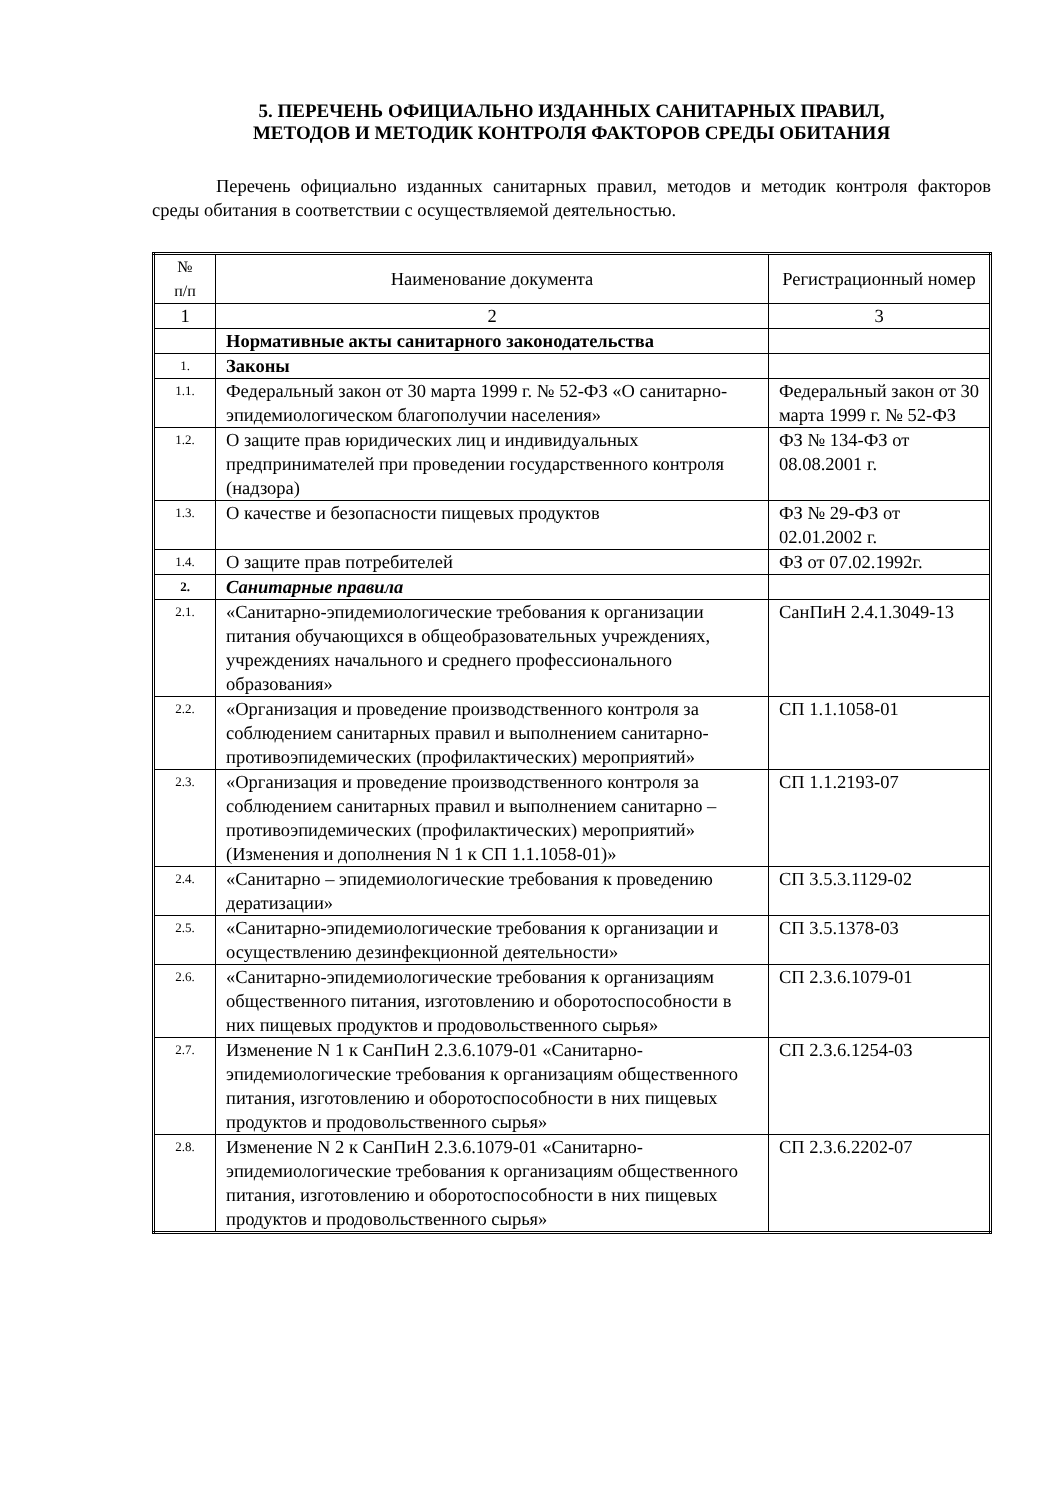5. ПЕРЕЧЕНЬ ОФИЦИАЛЬНО ИЗДАННЫХ САНИТАРНЫХ ПРАВИЛ,
МЕТОДОВ И МЕТОДИК КОНТРОЛЯ ФАКТОРОВ СРЕДЫ ОБИТАНИЯ
Перечень официально изданных санитарных правил, методов и методик контроля факторов среды обитания в соответствии с осуществляемой деятельностью.
| № п/п | Наименование документа | Регистрационный номер |
| --- | --- | --- |
| 1 | 2 | 3 |
| | Нормативные акты санитарного законодательства | |
| 1. | Законы | |
| 1.1. | Федеральный закон от 30 марта 1999 г. № 52-ФЗ «О санитарно-эпидемиологическом благополучии населения» | Федеральный закон от 30 марта 1999 г. № 52-ФЗ |
| 1.2. | О защите прав юридических лиц и индивидуальных предпринимателей при проведении государственного контроля (надзора) | ФЗ № 134-ФЗ от 08.08.2001 г. |
| 1.3. | О качестве и безопасности пищевых продуктов | ФЗ № 29-ФЗ от 02.01.2002 г. |
| 1.4. | О защите прав потребителей | ФЗ от 07.02.1992г. |
| 2. | Санитарные правила | |
| 2.1. | «Санитарно-эпидемиологические требования к организации питания обучающихся в общеобразовательных учреждениях, учреждениях начального и среднего профессионального образования» | СанПиН 2.4.1.3049-13 |
| 2.2. | «Организация и проведение производственного контроля за соблюдением санитарных правил и выполнением санитарно-противоэпидемических (профилактических) мероприятий» | СП 1.1.1058-01 |
| 2.3. | «Организация и проведение производственного контроля за соблюдением санитарных правил и выполнением санитарно – противоэпидемических (профилактических) мероприятий» (Изменения и дополнения N 1 к СП 1.1.1058-01)» | СП 1.1.2193-07 |
| 2.4. | «Санитарно – эпидемиологические требования к проведению дератизации» | СП 3.5.3.1129-02 |
| 2.5. | «Санитарно-эпидемиологические требования к организации и осуществлению дезинфекционной деятельности» | СП 3.5.1378-03 |
| 2.6. | «Санитарно-эпидемиологические требования к организациям общественного питания, изготовлению и оборотоспособности в них пищевых продуктов и продовольственного сырья» | СП 2.3.6.1079-01 |
| 2.7. | Изменение N 1 к СанПиН 2.3.6.1079-01 «Санитарно-эпидемиологические требования к организациям общественного питания, изготовлению и оборотоспособности в них пищевых продуктов и продовольственного сырья» | СП 2.3.6.1254-03 |
| 2.8. | Изменение N 2 к СанПиН 2.3.6.1079-01 «Санитарно-эпидемиологические требования к организациям общественного питания, изготовлению и оборотоспособности в них пищевых продуктов и продовольственного сырья» | СП 2.3.6.2202-07 |